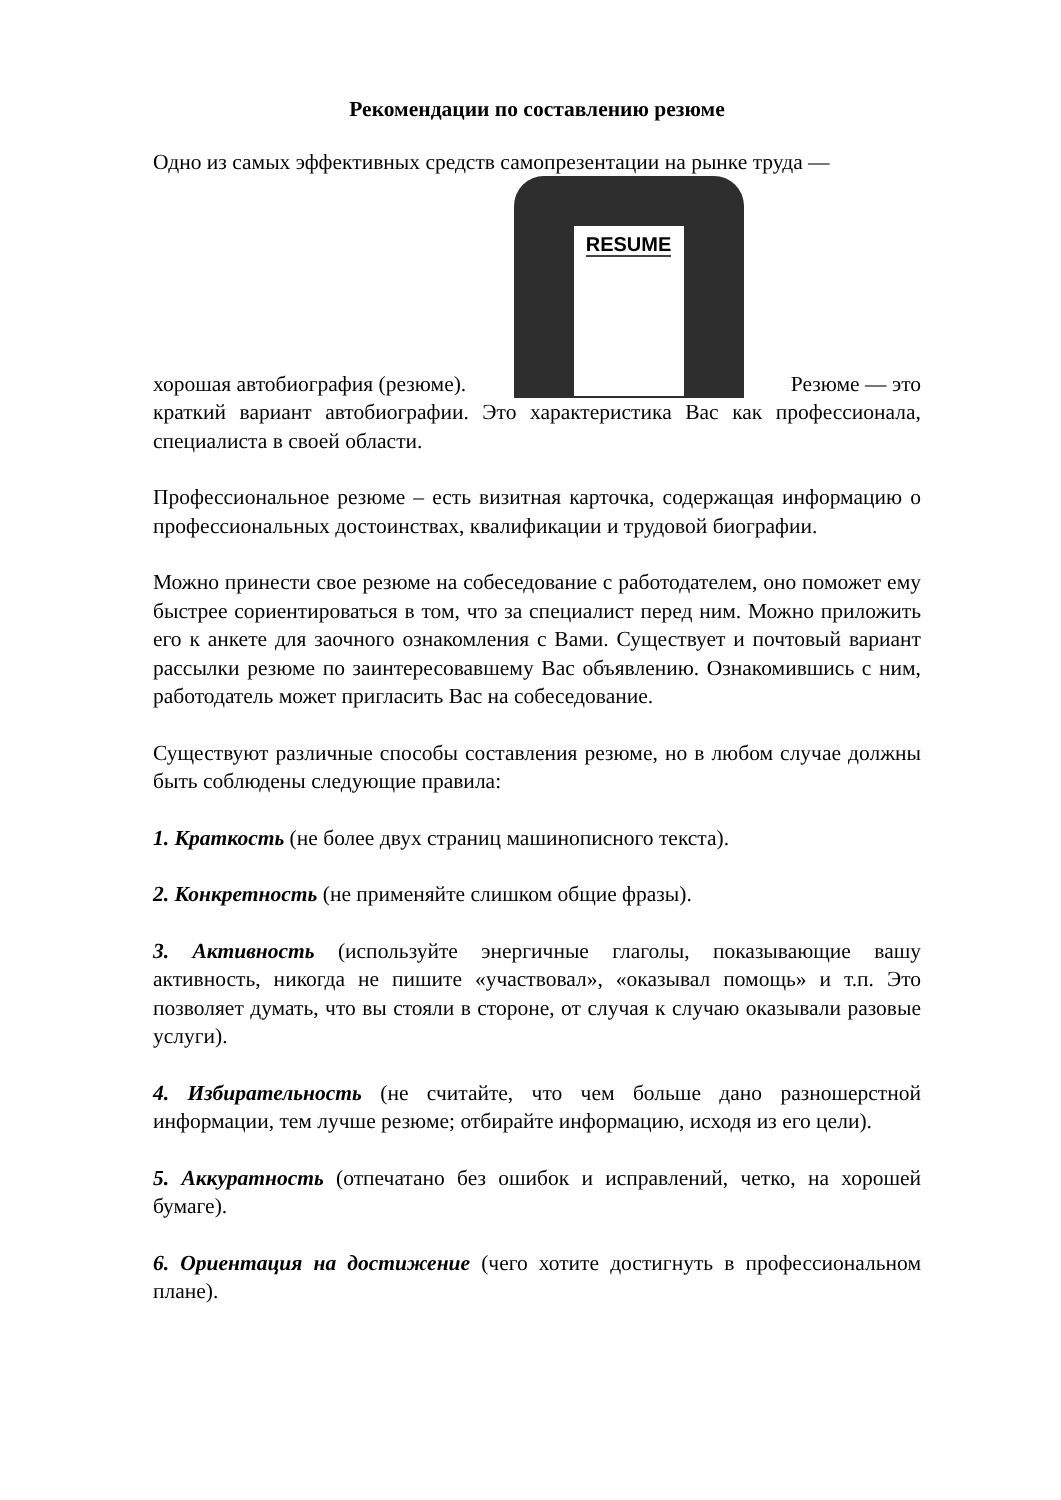Рекомендации по составлению резюме
Одно из самых эффективных средств самопрезентации на рынке труда —
хорошая автобиография (резюме).
RESUME
Резюме — это
краткий вариант автобиографии. Это характеристика Вас как профессионала, специалиста в своей области.
Профессиональное резюме – есть визитная карточка, содержащая информацию о профессиональных достоинствах, квалификации и трудовой биографии.
Можно принести свое резюме на собеседование с работодателем, оно поможет ему быстрее сориентироваться в том, что за специалист перед ним. Можно приложить его к анкете для заочного ознакомления с Вами. Существует и почтовый вариант рассылки резюме по заинтересовавшему Вас объявлению. Ознакомившись с ним, работодатель может пригласить Вас на собеседование.
Существуют различные способы составления резюме, но в любом случае должны быть соблюдены следующие правила:
1. Краткость (не более двух страниц машинописного текста).
2. Конкретность (не применяйте слишком общие фразы).
3. Активность (используйте энергичные глаголы, показывающие вашу активность, никогда не пишите «участвовал», «оказывал помощь» и т.п. Это позволяет думать, что вы стояли в стороне, от случая к случаю оказывали разовые услуги).
4. Избирательность (не считайте, что чем больше дано разношерстной информации, тем лучше резюме; отбирайте информацию, исходя из его цели).
5. Аккуратность (отпечатано без ошибок и исправлений, четко, на хорошей бумаге).
6. Ориентация на достижение (чего хотите достигнуть в профессиональном плане).